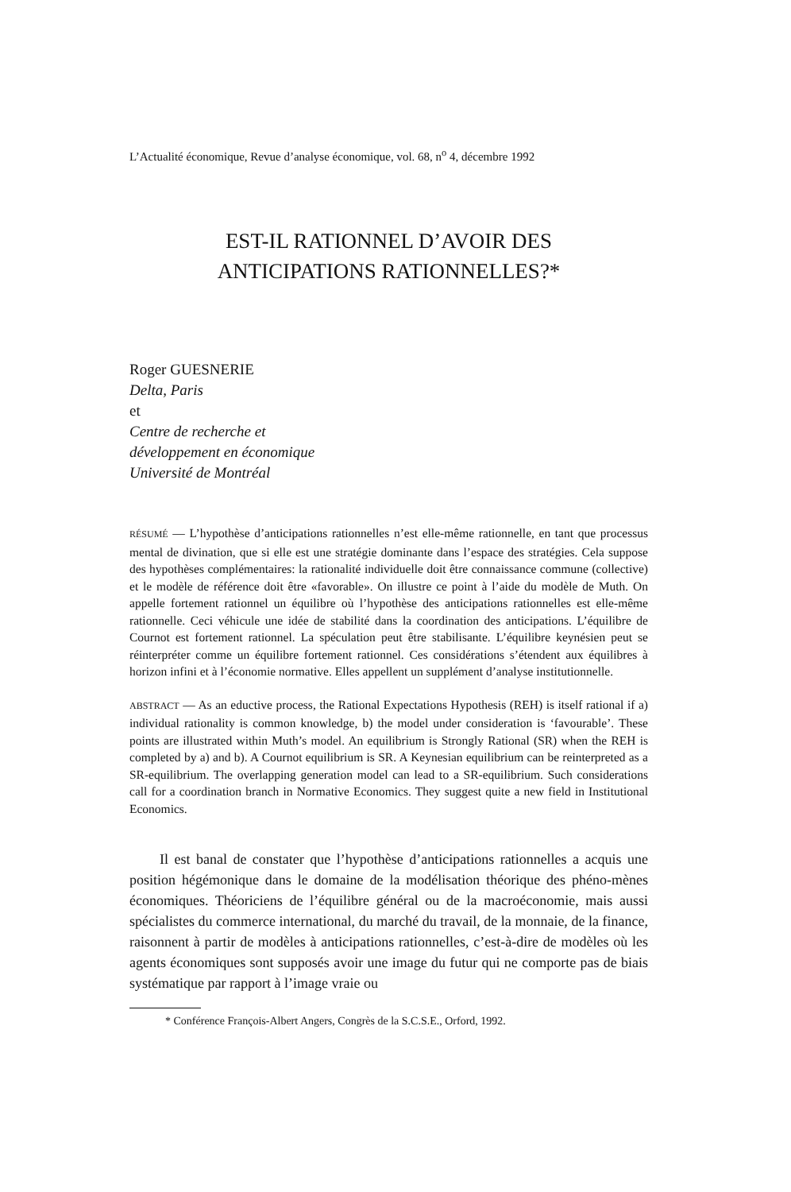L’Actualité économique, Revue d’analyse économique, vol. 68, n<sup>o</sup> 4, décembre 1992
EST-IL RATIONNEL D’AVOIR DES
ANTICIPATIONS RATIONNELLES?*
Roger GUESNERIE
Delta, Paris
et
Centre de recherche et
développement en économique
Université de Montréal
RÉSUMÉ — L’hypothèse d’anticipations rationnelles n’est elle-même rationnelle, en tant que processus mental de divination, que si elle est une stratégie dominante dans l’espace des stratégies. Cela suppose des hypothèses complémentaires: la rationalité individuelle doit être connaissance commune (collective) et le modèle de référence doit être «favorable». On illustre ce point à l’aide du modèle de Muth. On appelle fortement rationnel un équilibre où l’hypothèse des anticipations rationnelles est elle-même rationnelle. Ceci véhicule une idée de stabilité dans la coordination des anticipations. L’équilibre de Cournot est fortement rationnel. La spéculation peut être stabilisante. L’équilibre keynésien peut se réinterpréter comme un équilibre fortement rationnel. Ces considérations s’étendent aux équilibres à horizon infini et à l’économie normative. Elles appellent un supplément d’analyse institutionnelle.
ABSTRACT — As an eductive process, the Rational Expectations Hypothesis (REH) is itself rational if a) individual rationality is common knowledge, b) the model under consideration is ‘favourable’. These points are illustrated within Muth’s model. An equilibrium is Strongly Rational (SR) when the REH is completed by a) and b). A Cournot equilibrium is SR. A Keynesian equilibrium can be reinterpreted as a SR-equilibrium. The overlapping generation model can lead to a SR-equilibrium. Such considerations call for a coordination branch in Normative Economics. They suggest quite a new field in Institutional Economics.
Il est banal de constater que l’hypothèse d’anticipations rationnelles a acquis une position hégémonique dans le domaine de la modélisation théorique des phéno-mènes économiques. Théoriciens de l’équilibre général ou de la macroéconomie, mais aussi spécialistes du commerce international, du marché du travail, de la monnaie, de la finance, raisonnent à partir de modèles à anticipations rationnelles, c’est-à-dire de modèles où les agents économiques sont supposés avoir une image du futur qui ne comporte pas de biais systématique par rapport à l’image vraie ou
* Conférence François-Albert Angers, Congrès de la S.C.S.E., Orford, 1992.